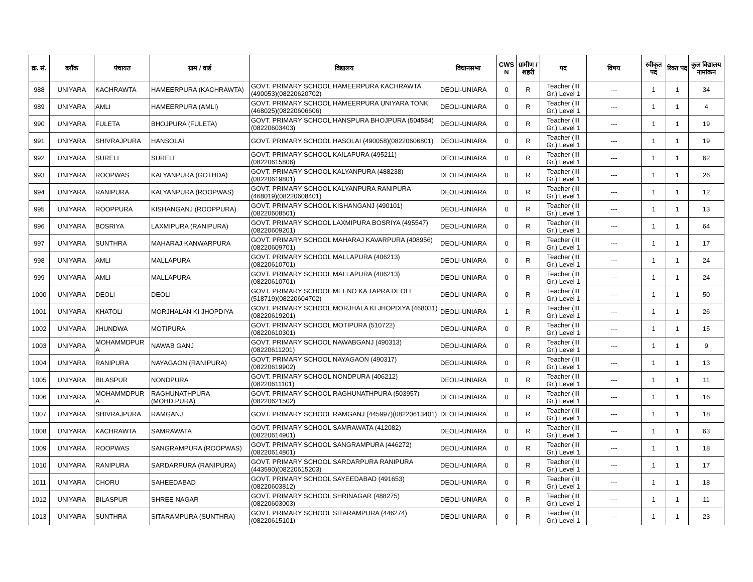| क्र. सं. | ब्लॉक | पंचायत | ग्राम / वार्ड | विद्यालय | विधानसभा | CWS N | ग्रामीण /शहरी | पद | विषय | स्वीकृत पद | रिक्त पद | कुल विद्यालय नामांकन |
| --- | --- | --- | --- | --- | --- | --- | --- | --- | --- | --- | --- | --- |
| 988 | UNIYARA | KACHRAWTA | HAMEERPURA (KACHRAWTA) | GOVT. PRIMARY SCHOOL HAMEERPURA KACHRAWTA (490053)(08220620702) | DEOLI-UNIARA | 0 | R | Teacher (III Gr.) Level 1 | --- | 1 | 1 | 34 |
| 989 | UNIYARA | AMLI | HAMEERPURA (AMLI) | GOVT. PRIMARY SCHOOL HAMEERPURA UNIYARA TONK (468025)(08220606606) | DEOLI-UNIARA | 0 | R | Teacher (III Gr.) Level 1 | --- | 1 | 1 | 4 |
| 990 | UNIYARA | FULETA | BHOJPURA (FULETA) | GOVT. PRIMARY SCHOOL HANSPURA BHOJPURA (504584)(08220603403) | DEOLI-UNIARA | 0 | R | Teacher (III Gr.) Level 1 | --- | 1 | 1 | 19 |
| 991 | UNIYARA | SHIVRAJPURA | HANSOLAI | GOVT. PRIMARY SCHOOL HASOLAI (490058)(08220606801) | DEOLI-UNIARA | 0 | R | Teacher (III Gr.) Level 1 | --- | 1 | 1 | 19 |
| 992 | UNIYARA | SURELI | SURELI | GOVT. PRIMARY SCHOOL KAILAPURA (495211)(08220615806) | DEOLI-UNIARA | 0 | R | Teacher (III Gr.) Level 1 | --- | 1 | 1 | 62 |
| 993 | UNIYARA | ROOPWAS | KALYANPURA (GOTHDA) | GOVT. PRIMARY SCHOOL KALYANPURA (488238)(08220619801) | DEOLI-UNIARA | 0 | R | Teacher (III Gr.) Level 1 | --- | 1 | 1 | 26 |
| 994 | UNIYARA | RANIPURA | KALYANPURA (ROOPWAS) | GOVT. PRIMARY SCHOOL KALYANPURA RANIPURA (468019)(08220608401) | DEOLI-UNIARA | 0 | R | Teacher (III Gr.) Level 1 | --- | 1 | 1 | 12 |
| 995 | UNIYARA | ROOPPURA | KISHANGANJ (ROOPPURA) | GOVT. PRIMARY SCHOOL KISHANGANJ (490101)(08220608501) | DEOLI-UNIARA | 0 | R | Teacher (III Gr.) Level 1 | --- | 1 | 1 | 13 |
| 996 | UNIYARA | BOSRIYA | LAXMIPURA (RANIPURA) | GOVT. PRIMARY SCHOOL LAXMIPURA BOSRIYA (495547)(08220609201) | DEOLI-UNIARA | 0 | R | Teacher (III Gr.) Level 1 | --- | 1 | 1 | 64 |
| 997 | UNIYARA | SUNTHRA | MAHARAJ KANWARPURA | GOVT. PRIMARY SCHOOL MAHARAJ KAVARPURA (408956)(08220609701) | DEOLI-UNIARA | 0 | R | Teacher (III Gr.) Level 1 | --- | 1 | 1 | 17 |
| 998 | UNIYARA | AMLI | MALLAPURA | GOVT. PRIMARY SCHOOL MALLAPURA (406213)(08220610701) | DEOLI-UNIARA | 0 | R | Teacher (III Gr.) Level 1 | --- | 1 | 1 | 24 |
| 999 | UNIYARA | AMLI | MALLAPURA | GOVT. PRIMARY SCHOOL MALLAPURA (406213)(08220610701) | DEOLI-UNIARA | 0 | R | Teacher (III Gr.) Level 1 | --- | 1 | 1 | 24 |
| 1000 | UNIYARA | DEOLI | DEOLI | GOVT. PRIMARY SCHOOL MEENO KA TAPRA DEOLI (518719)(08220604702) | DEOLI-UNIARA | 0 | R | Teacher (III Gr.) Level 1 | --- | 1 | 1 | 50 |
| 1001 | UNIYARA | KHATOLI | MORJHALAN KI JHOPDIYA | GOVT. PRIMARY SCHOOL MORJHALA KI JHOPDIYA (468031)(08220619201) | DEOLI-UNIARA | 1 | R | Teacher (III Gr.) Level 1 | --- | 1 | 1 | 26 |
| 1002 | UNIYARA | JHUNDWA | MOTIPURA | GOVT. PRIMARY SCHOOL MOTIPURA (510722)(08220610301) | DEOLI-UNIARA | 0 | R | Teacher (III Gr.) Level 1 | --- | 1 | 1 | 15 |
| 1003 | UNIYARA | MOHAMMDPUR A | NAWAB GANJ | GOVT. PRIMARY SCHOOL NAWABGANJ (490313)(08220611201) | DEOLI-UNIARA | 0 | R | Teacher (III Gr.) Level 1 | --- | 1 | 1 | 9 |
| 1004 | UNIYARA | RANIPURA | NAYAGAON (RANIPURA) | GOVT. PRIMARY SCHOOL NAYAGAON (490317)(08220619902) | DEOLI-UNIARA | 0 | R | Teacher (III Gr.) Level 1 | --- | 1 | 1 | 13 |
| 1005 | UNIYARA | BILASPUR | NONDPURA | GOVT. PRIMARY SCHOOL NONDPURA (406212)(08220611101) | DEOLI-UNIARA | 0 | R | Teacher (III Gr.) Level 1 | --- | 1 | 1 | 11 |
| 1006 | UNIYARA | MOHAMMDPUR A | RAGHUNATHPURA (MOHD.PURA) | GOVT. PRIMARY SCHOOL RAGHUNATHPURA (503957)(08220621502) | DEOLI-UNIARA | 0 | R | Teacher (III Gr.) Level 1 | --- | 1 | 1 | 16 |
| 1007 | UNIYARA | SHIVRAJPURA | RAMGANJ | GOVT. PRIMARY SCHOOL RAMGANJ (445997)(08220613401) | DEOLI-UNIARA | 0 | R | Teacher (III Gr.) Level 1 | --- | 1 | 1 | 18 |
| 1008 | UNIYARA | KACHRAWTA | SAMRAWATA | GOVT. PRIMARY SCHOOL SAMRAWATA (412082)(08220614901) | DEOLI-UNIARA | 0 | R | Teacher (III Gr.) Level 1 | --- | 1 | 1 | 63 |
| 1009 | UNIYARA | ROOPWAS | SANGRAMPURA (ROOPWAS) | GOVT. PRIMARY SCHOOL SANGRAMPURA (446272)(08220614801) | DEOLI-UNIARA | 0 | R | Teacher (III Gr.) Level 1 | --- | 1 | 1 | 18 |
| 1010 | UNIYARA | RANIPURA | SARDARPURA (RANIPURA) | GOVT. PRIMARY SCHOOL SARDARPURA RANIPURA (443590)(08220615203) | DEOLI-UNIARA | 0 | R | Teacher (III Gr.) Level 1 | --- | 1 | 1 | 17 |
| 1011 | UNIYARA | CHORU | SAHEEDABAD | GOVT. PRIMARY SCHOOL SAYEEDABAD (491653)(08220603812) | DEOLI-UNIARA | 0 | R | Teacher (III Gr.) Level 1 | --- | 1 | 1 | 18 |
| 1012 | UNIYARA | BILASPUR | SHREE NAGAR | GOVT. PRIMARY SCHOOL SHRINAGAR (488275)(08220603003) | DEOLI-UNIARA | 0 | R | Teacher (III Gr.) Level 1 | --- | 1 | 1 | 11 |
| 1013 | UNIYARA | SUNTHRA | SITARAMPURA (SUNTHRA) | GOVT. PRIMARY SCHOOL SITARAMPURA (446274)(08220615101) | DEOLI-UNIARA | 0 | R | Teacher (III Gr.) Level 1 | --- | 1 | 1 | 23 |